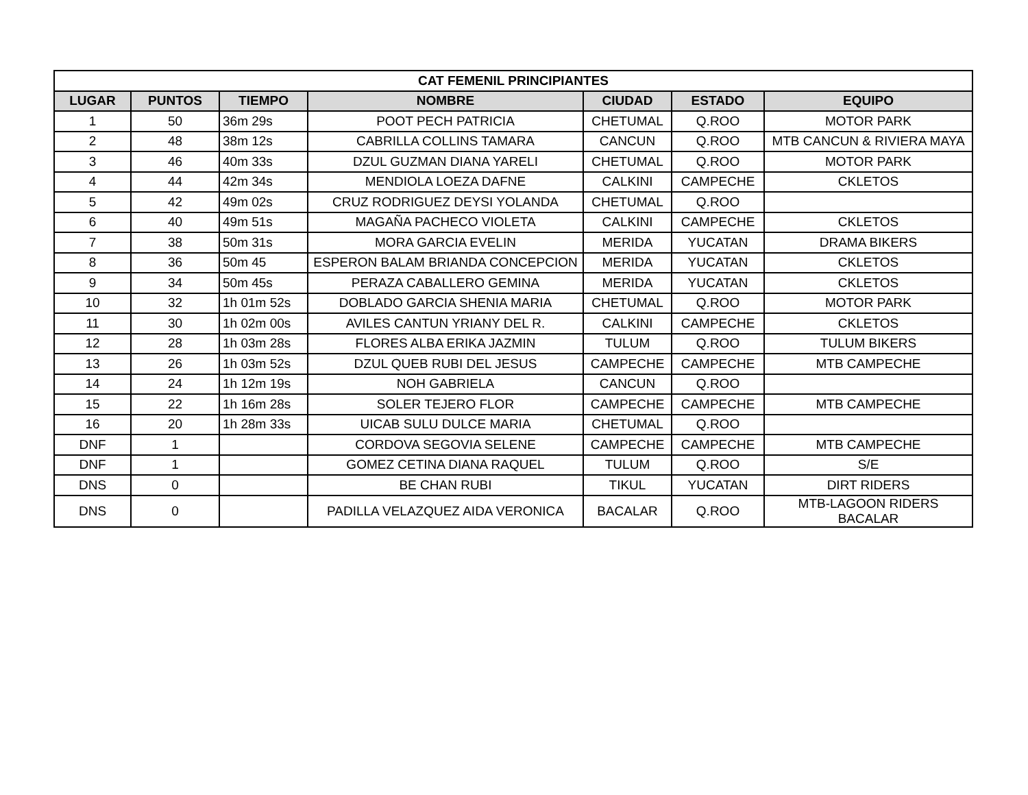| CAT FEMENIL PRINCIPIANTES | | | | | | |
| --- | --- | --- | --- | --- | --- | --- |
| LUGAR | PUNTOS | TIEMPO | NOMBRE | CIUDAD | ESTADO | EQUIPO |
| 1 | 50 | 36m 29s | POOT PECH PATRICIA | CHETUMAL | Q.ROO | MOTOR PARK |
| 2 | 48 | 38m 12s | CABRILLA COLLINS TAMARA | CANCUN | Q.ROO | MTB CANCUN & RIVIERA MAYA |
| 3 | 46 | 40m 33s | DZUL GUZMAN DIANA YARELI | CHETUMAL | Q.ROO | MOTOR PARK |
| 4 | 44 | 42m 34s | MENDIOLA LOEZA DAFNE | CALKINI | CAMPECHE | CKLETOS |
| 5 | 42 | 49m 02s | CRUZ RODRIGUEZ DEYSI YOLANDA | CHETUMAL | Q.ROO | |
| 6 | 40 | 49m 51s | MAGAÑA PACHECO VIOLETA | CALKINI | CAMPECHE | CKLETOS |
| 7 | 38 | 50m 31s | MORA GARCIA EVELIN | MERIDA | YUCATAN | DRAMA BIKERS |
| 8 | 36 | 50m 45 | ESPERON BALAM BRIANDA CONCEPCION | MERIDA | YUCATAN | CKLETOS |
| 9 | 34 | 50m 45s | PERAZA CABALLERO GEMINA | MERIDA | YUCATAN | CKLETOS |
| 10 | 32 | 1h 01m 52s | DOBLADO GARCIA SHENIA MARIA | CHETUMAL | Q.ROO | MOTOR PARK |
| 11 | 30 | 1h 02m 00s | AVILES CANTUN YRIANY DEL R. | CALKINI | CAMPECHE | CKLETOS |
| 12 | 28 | 1h 03m 28s | FLORES ALBA ERIKA JAZMIN | TULUM | Q.ROO | TULUM BIKERS |
| 13 | 26 | 1h 03m 52s | DZUL QUEB RUBI DEL JESUS | CAMPECHE | CAMPECHE | MTB CAMPECHE |
| 14 | 24 | 1h 12m 19s | NOH GABRIELA | CANCUN | Q.ROO | |
| 15 | 22 | 1h 16m 28s | SOLER TEJERO FLOR | CAMPECHE | CAMPECHE | MTB CAMPECHE |
| 16 | 20 | 1h 28m 33s | UICAB SULU DULCE MARIA | CHETUMAL | Q.ROO | |
| DNF | 1 | | CORDOVA SEGOVIA SELENE | CAMPECHE | CAMPECHE | MTB CAMPECHE |
| DNF | 1 | | GOMEZ CETINA DIANA RAQUEL | TULUM | Q.ROO | S/E |
| DNS | 0 | | BE CHAN RUBI | TIKUL | YUCATAN | DIRT RIDERS |
| DNS | 0 | | PADILLA VELAZQUEZ AIDA VERONICA | BACALAR | Q.ROO | MTB-LAGOON RIDERS BACALAR |